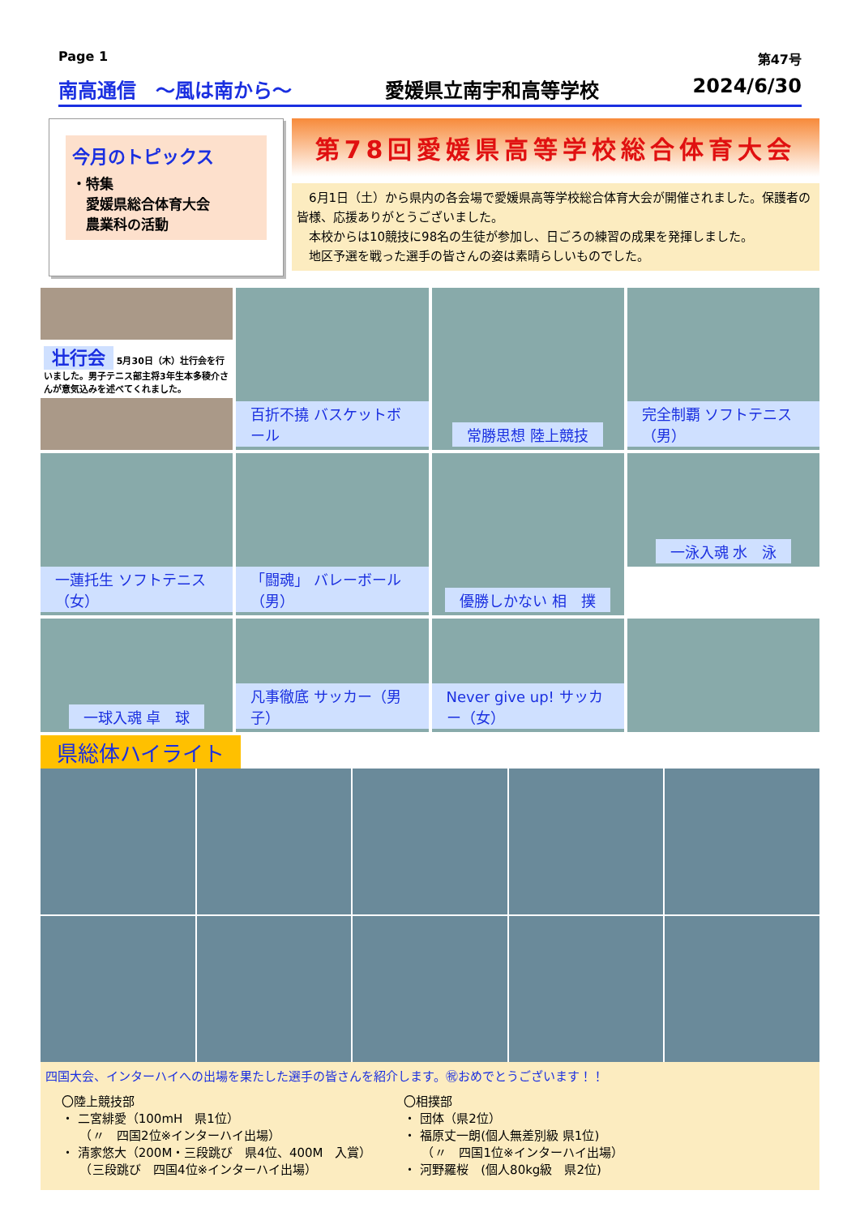Page 1 第47号
南高通信　～風は南から～ 愛媛県立南宇和高等学校 2024/6/30
今月のトピックス
・特集
　愛媛県総合体育大会
　農業科の活動
第78回愛媛県高等学校総合体育大会
　6月1日（土）から県内の各会場で愛媛県高等学校総合体育大会が開催されました。保護者の皆様、応援ありがとうございました。
　本校からは10競技に98名の生徒が参加し、日ごろの練習の成果を発揮しました。
　地区予選を戦った選手の皆さんの姿は素晴らしいものでした。
壮行会 5月30日（木）壮行会を行いました。男子テニス部主将3年生本多稜介さんが意気込みを述べてくれました。
百折不撓 バスケットボール
常勝思想 陸上競技
完全制覇 ソフトテニス（男）
一蓮托生 ソフトテニス（女）
「闘魂」 バレーボール（男）
優勝しかない 相　撲
一泳入魂 水　泳
一球入魂 卓　球
凡事徹底 サッカー（男子）
Never give up! サッカー（女）
県総体ハイライト
四国大会、インターハイへの出場を果たした選手の皆さんを紹介します。㊗おめでとうございます！！
〇陸上競技部
・ 二宮緋愛（100mH　県1位）
　　（〃　四国2位※インターハイ出場）
・ 清家悠大（200M・三段跳び　県4位、400M　入賞）
　　（三段跳び　四国4位※インターハイ出場）
〇相撲部
・ 団体（県2位）
・ 福原丈一朗(個人無差別級 県1位)
　　（〃　四国1位※インターハイ出場）
・ 河野羅桜　(個人80kg級　県2位)